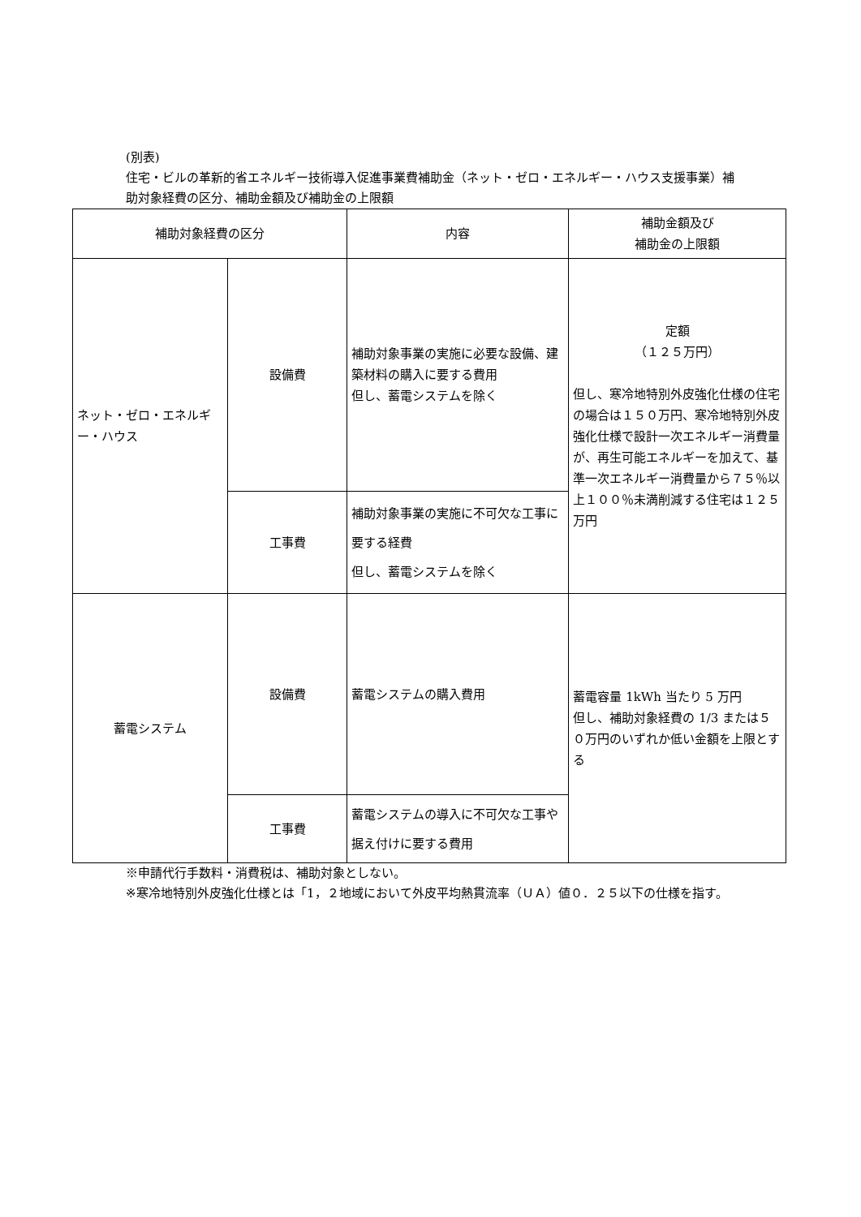(別表)
住宅・ビルの革新的省エネルギー技術導入促進事業費補助金（ネット・ゼロ・エネルギー・ハウス支援事業）補助対象経費の区分、補助金額及び補助金の上限額
| 補助対象経費の区分 | | 内容 | 補助金額及び 補助金の上限額 |
| --- | --- | --- | --- |
| ネット・ゼロ・エネルギー・ハウス | 設備費 | 補助対象事業の実施に必要な設備、建築材料の購入に要する費用 但し、蓄電システムを除く | 定額 （１２５万円） 但し、寒冷地特別外皮強化仕様の住宅の場合は１５０万円、寒冷地特別外皮強化仕様で設計一次エネルギー消費量が、再生可能エネルギーを加えて、基準一次エネルギー消費量から７５％以上１００％未満削減する住宅は１２５万円 |
| | 工事費 | 補助対象事業の実施に不可欠な工事に要する経費 但し、蓄電システムを除く | |
| 蓄電システム | 設備費 | 蓄電システムの購入費用 | 蓄電容量 1kWh 当たり 5 万円 但し、補助対象経費の 1/3 または５０万円のいずれか低い金額を上限とする |
| | 工事費 | 蓄電システムの導入に不可欠な工事や据え付けに要する費用 | |
※申請代行手数料・消費税は、補助対象としない。
※寒冷地特別外皮強化仕様とは「1，２地域において外皮平均熱貫流率（ＵＡ）値０．２５以下の仕様を指す。